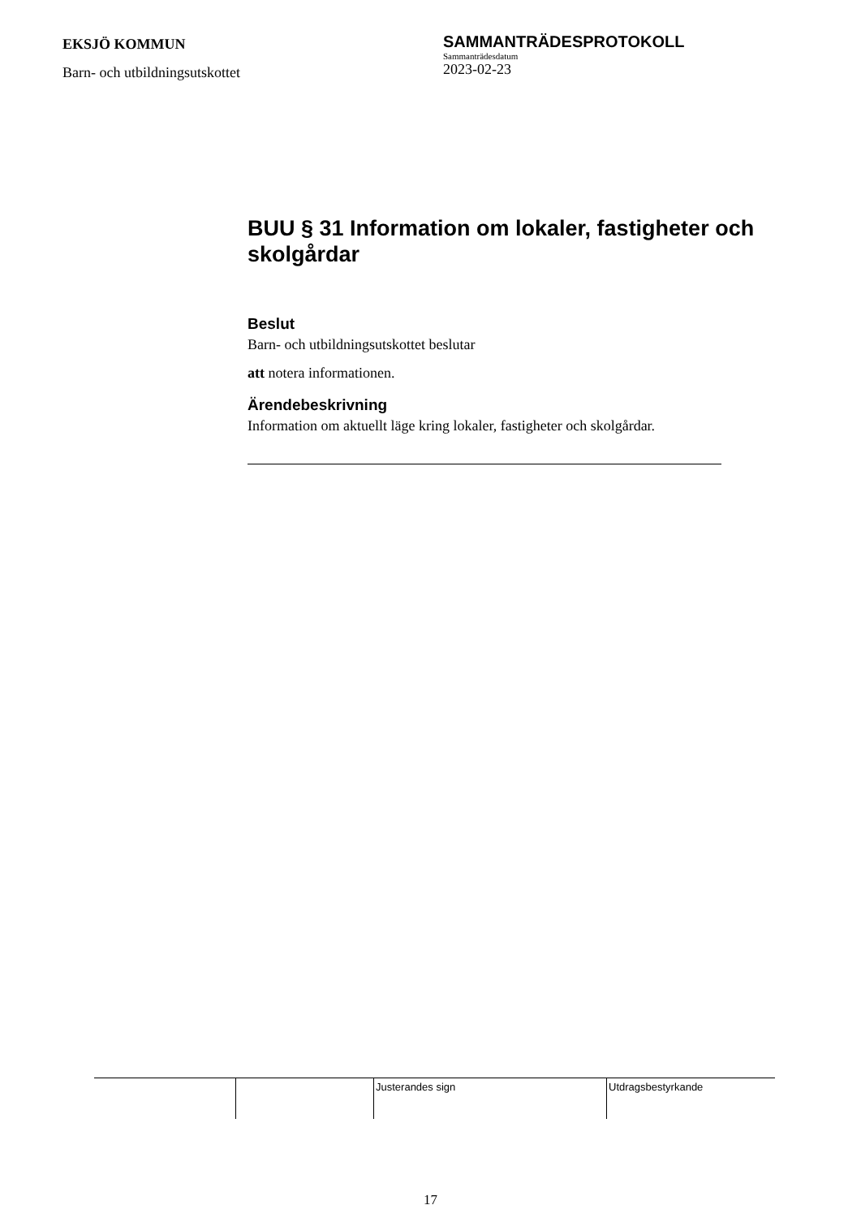EKSJÖ KOMMUN
Barn- och utbildningsutskottet
SAMMANTRÄDESPROTOKOLL
Sammanträdesdatum
2023-02-23
BUU § 31 Information om lokaler, fastigheter och skolgårdar
Beslut
Barn- och utbildningsutskottet beslutar
att notera informationen.
Ärendebeskrivning
Information om aktuellt läge kring lokaler, fastigheter och skolgårdar.
| | | Justerandes sign | Utdragsbestyrkande |
17